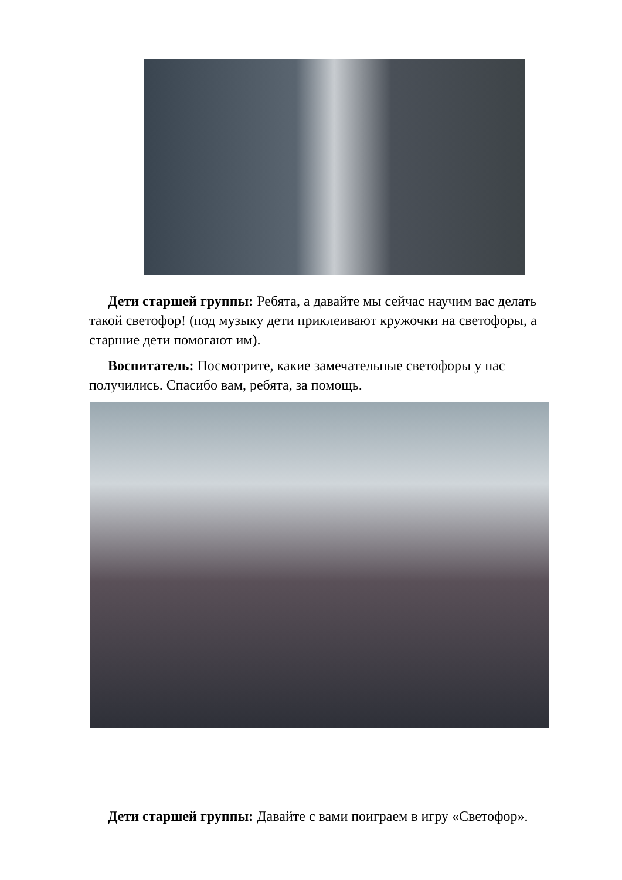Дети старшей группы: Ребята, а давайте мы сейчас научим вас делать такой светофор! (под музыку дети приклеивают кружочки на светофоры, а старшие дети помогают им).
Воспитатель: Посмотрите, какие замечательные светофоры у нас получились. Спасибо вам, ребята, за помощь.
Дети старшей группы: Давайте с вами поиграем в игру «Светофор».